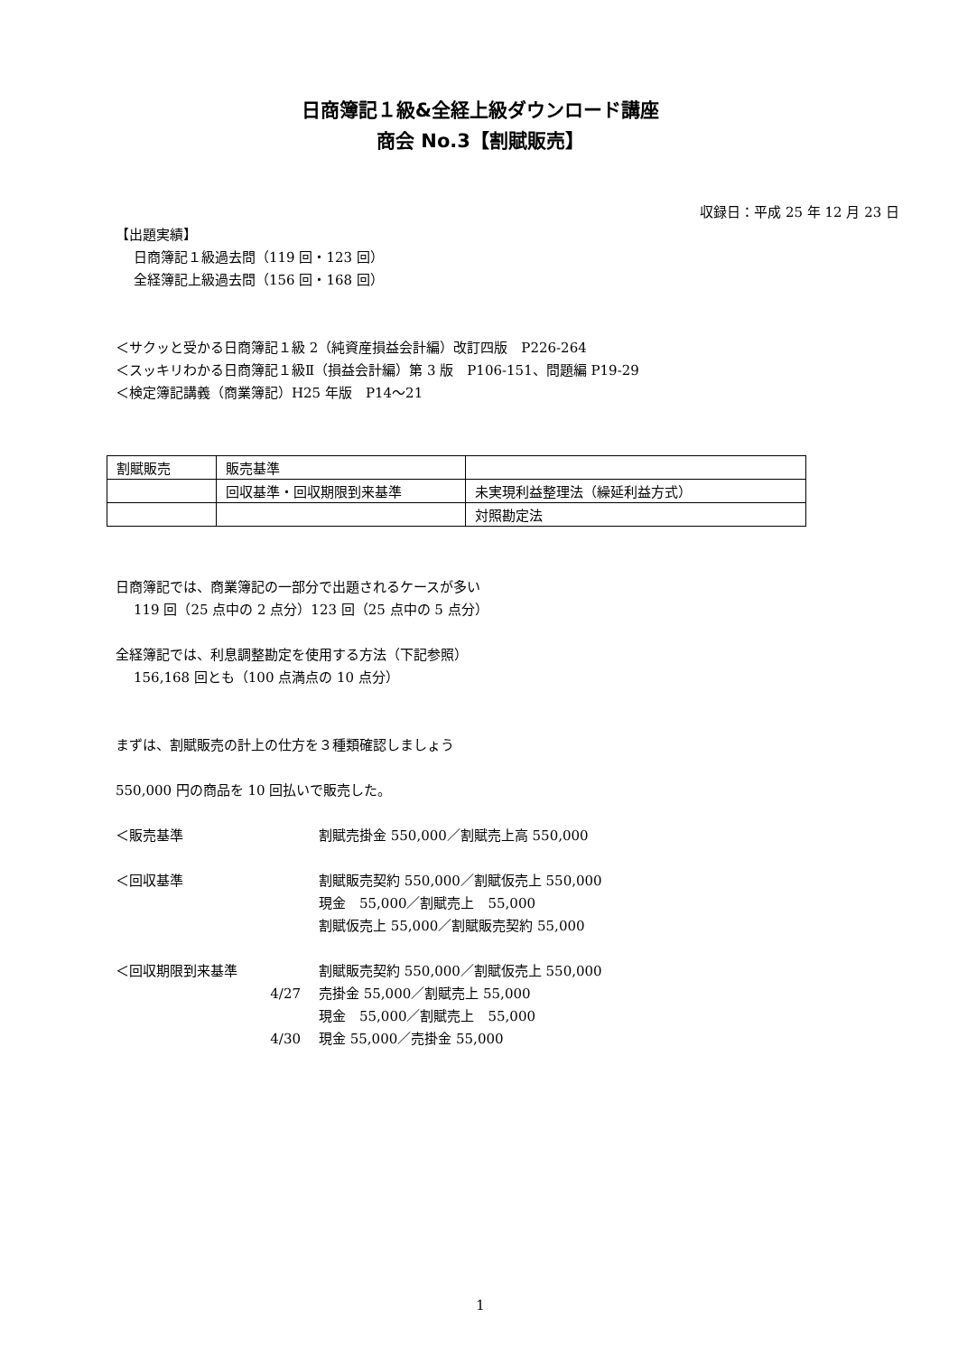日商簿記１級&全経上級ダウンロード講座
商会 No.3【割賦販売】
収録日：平成 25 年 12 月 23 日
【出題実績】
日商簿記１級過去問（119 回・123 回）
全経簿記上級過去問（156 回・168 回）
＜サクッと受かる日商簿記１級 2（純資産損益会計編）改訂四版　P226-264
＜スッキリわかる日商簿記１級Ⅱ（損益会計編）第 3 版　P106-151、問題編 P19-29
＜検定簿記講義（商業簿記）H25 年版　P14～21
| 割賦販売 | 販売基準 | |
| | 回収基準・回収期限到来基準 | 未実現利益整理法（繰延利益方式） |
| | | 対照勘定法 |
日商簿記では、商業簿記の一部分で出題されるケースが多い
119 回（25 点中の 2 点分）123 回（25 点中の 5 点分）
全経簿記では、利息調整勘定を使用する方法（下記参照）
156,168 回とも（100 点満点の 10 点分）
まずは、割賦販売の計上の仕方を３種類確認しましょう
550,000 円の商品を 10 回払いで販売した。
＜販売基準 割賦売掛金 550,000／割賦売上高 550,000
＜回収基準 割賦販売契約 550,000／割賦仮売上 550,000
現金　55,000／割賦売上　55,000
割賦仮売上 55,000／割賦販売契約 55,000
＜回収期限到来基準 割賦販売契約 550,000／割賦仮売上 550,000
4/27 売掛金 55,000／割賦売上 55,000
現金　55,000／割賦売上　55,000
4/30 現金 55,000／売掛金 55,000
1